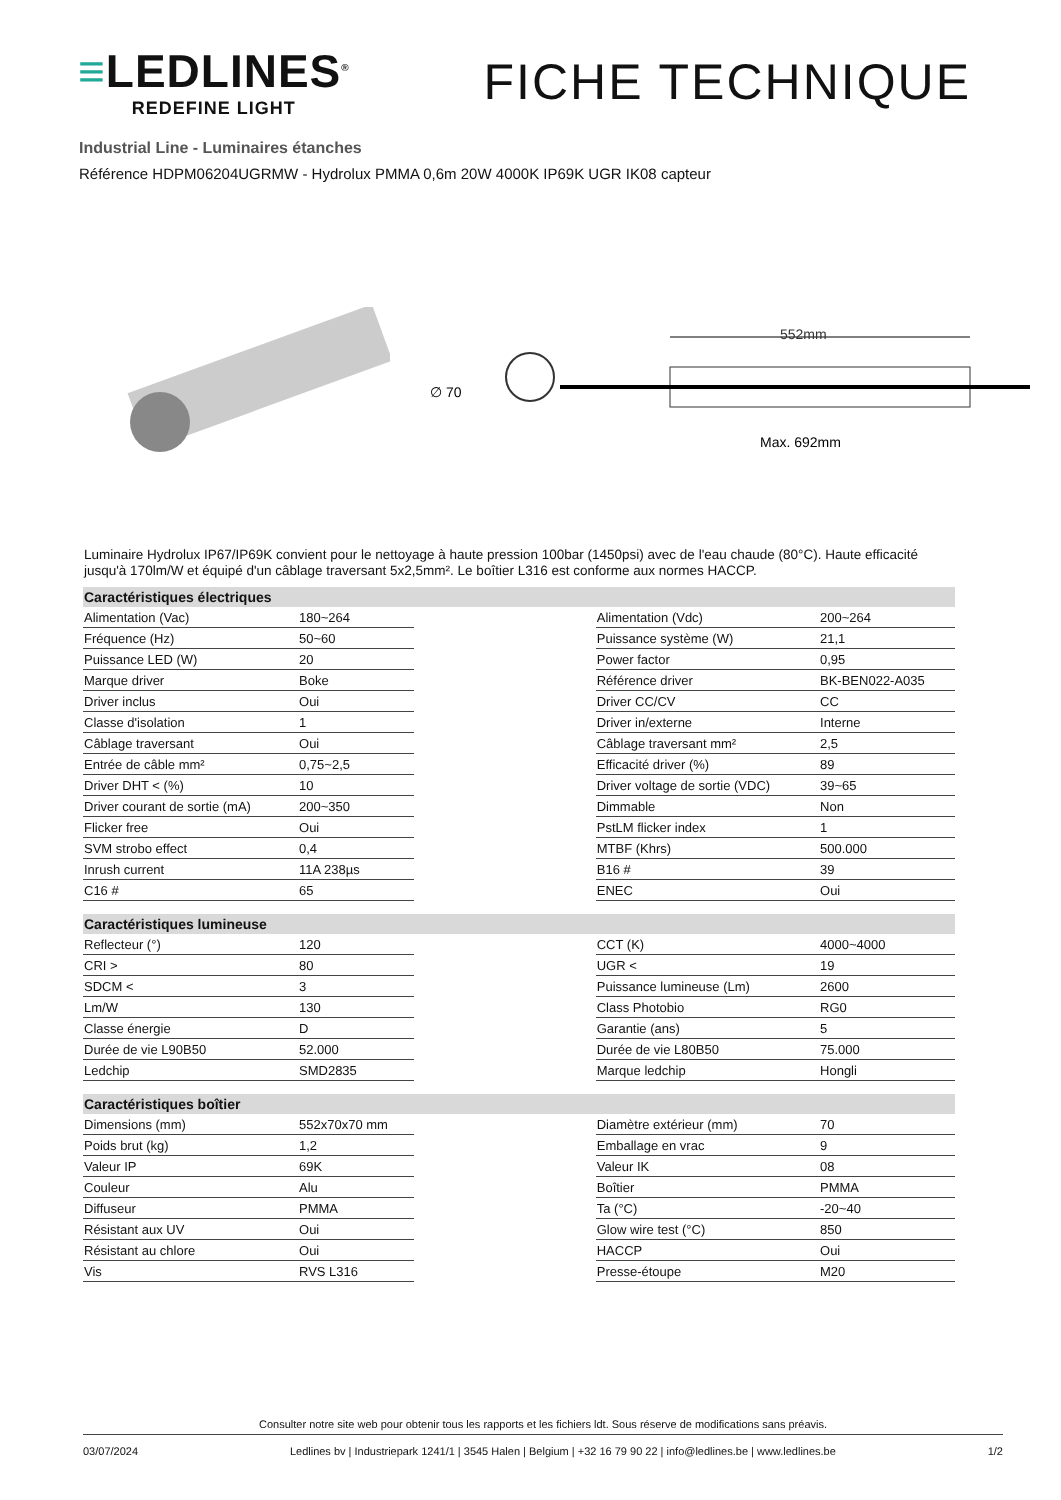≡LEDLINES<sup>®</sup>
REDEFINE LIGHT
FICHE TECHNIQUE
Industrial Line - Luminaires étanches
Référence HDPM06204UGRMW - Hydrolux PMMA 0,6m 20W 4000K IP69K UGR IK08 capteur
∅ 70
552mm
Max. 692mm
Luminaire Hydrolux IP67/IP69K convient pour le nettoyage à haute pression 100bar (1450psi) avec de l'eau chaude (80°C). Haute efficacité jusqu'à 170lm/W et équipé d'un câblage traversant 5x2,5mm². Le boîtier L316 est conforme aux normes HACCP.
| Caractéristiques électriques | | | | |
| --- | --- | --- | --- | --- |
| Alimentation (Vac) | 180~264 | | Alimentation (Vdc) | 200~264 |
| Fréquence (Hz) | 50~60 | | Puissance système (W) | 21,1 |
| Puissance LED (W) | 20 | | Power factor | 0,95 |
| Marque driver | Boke | | Référence driver | BK-BEN022-A035 |
| Driver inclus | Oui | | Driver CC/CV | CC |
| Classe d'isolation | 1 | | Driver in/externe | Interne |
| Câblage traversant | Oui | | Câblage traversant mm² | 2,5 |
| Entrée de câble mm² | 0,75~2,5 | | Efficacité driver (%) | 89 |
| Driver DHT < (%) | 10 | | Driver voltage de sortie (VDC) | 39~65 |
| Driver courant de sortie (mA) | 200~350 | | Dimmable | Non |
| Flicker free | Oui | | PstLM flicker index | 1 |
| SVM strobo effect | 0,4 | | MTBF (Khrs) | 500.000 |
| Inrush current | 11A 238µs | | B16 # | 39 |
| C16 # | 65 | | ENEC | Oui |
| Caractéristiques lumineuse | | | | |
| Reflecteur (°) | 120 | | CCT (K) | 4000~4000 |
| CRI > | 80 | | UGR < | 19 |
| SDCM < | 3 | | Puissance lumineuse (Lm) | 2600 |
| Lm/W | 130 | | Class Photobio | RG0 |
| Classe énergie | D | | Garantie (ans) | 5 |
| Durée de vie L90B50 | 52.000 | | Durée de vie L80B50 | 75.000 |
| Ledchip | SMD2835 | | Marque ledchip | Hongli |
| Caractéristiques boîtier | | | | |
| Dimensions (mm) | 552x70x70 mm | | Diamètre extérieur (mm) | 70 |
| Poids brut (kg) | 1,2 | | Emballage en vrac | 9 |
| Valeur IP | 69K | | Valeur IK | 08 |
| Couleur | Alu | | Boîtier | PMMA |
| Diffuseur | PMMA | | Ta (°C) | -20~40 |
| Résistant aux UV | Oui | | Glow wire test (°C) | 850 |
| Résistant au chlore | Oui | | HACCP | Oui |
| Vis | RVS L316 | | Presse-étoupe | M20 |
Consulter notre site web pour obtenir tous les rapports et les fichiers ldt. Sous réserve de modifications sans préavis.
03/07/2024 Ledlines bv | Industriepark 1241/1 | 3545 Halen | Belgium | +32 16 79 90 22 | info@ledlines.be | www.ledlines.be 1/2